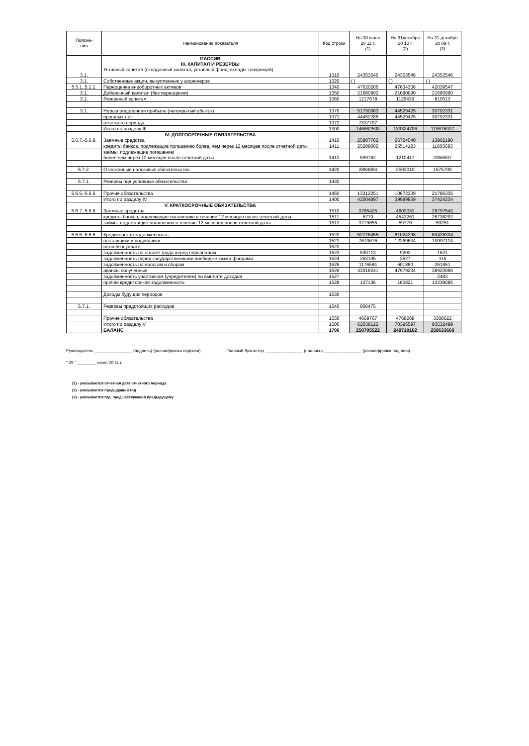| Поясне- ния | Наименование показателя | Код строки | На 30 июня 20 11 г. (1) | На 31декабря 20 10 г. (2) | На 31 декабря 20 09 г. (3) |
| --- | --- | --- | --- | --- | --- |
| 3.1. | ПАССИВ III. КАПИТАЛ И РЕЗЕРВЫ Уставный капитал (складочный капитал, уставный фонд, вклады товарищей) | 1310 | 24353546 | 24353546 | 24353546 |
| 3.1. | Собственные акции, выкупленные у акционеров | 1320 | ( ) | ( ) | ( ) |
| 5.3.1.,5.1.1. | Переоценка внеоборотных активов | 1340 | 47620206 | 47634306 | 42039547 |
| 3.1. | Добавочный капитал (без переоценки) | 1350 | 21680990 | 21680990 | 21680990 |
| 3.1. | Резервный капитал | 1360 | 1217678 | 1126439 | 810513 |
| 3.1. | Нераспределенная прибыль (непокрытый убыток) | 1370 | 51790083 | 44529425 | 30792331 |
| | прошлых лет | 1371 | 44452286 | 44529425 | 30792331 |
| | отчетного периода | 1372 | 7337797 | | |
| | Итого по разделу III | 1300 | 146662503 | 139324706 | 119676927 |
| 5.6.7.-5.6.8. | IV. ДОЛГОСРОЧНЫЕ ОБЯЗАТЕЛЬСТВА Заемные средства | 1410 | 25807762 | 26724540 | 13962190 |
| | кредиты банков, подлежащие погашению более, чем через 12 месяцев после отчетной даты | 1411 | 25208000 | 25514123 | 11605683 |
| | займы, подлежащие погашению более чем через 12 месяцев после отчетной даты | 1412 | 599762 | 1210417 | 2356507 |
| 5.7.2. | Отложенные налоговые обязательства | 1420 | 2884884 | 2593010 | 1675709 |
| 5.7.1. | Резервы под условные обязательства | 1430 | | | |
| 5.6.5.-5.6.6. | Прочие обязательства | 1450 | 13312251 | 10672309 | 21786335 |
| | Итого по разделу IV | 1400 | 42004897 | 39989859 | 37424234 |
| 5.6.7.-5.6.8. | V. КРАТКОСРОЧНЫЕ ОБЯЗАТЕЛЬСТВА Заемные средства | 1510 | 3785425 | 4603031 | 26797543 |
| | кредиты банков, подлежащие погашению в течение 12 месяцев после отчетной даты | 1511 | 5770 | 4543261 | 26738292 |
| | займы, подлежащие погашению в течение 12 месяцев после отчетной даты | 1512 | 3779655 | 59770 | 59251 |
| 5.6.5.-5.6.6. | Кредиторская задолженность | 1520 | 52776455 | 61024298 | 63426334 |
| | поставщики и подрядчики | 1521 | 7670676 | 12269634 | 10997114 |
| | векселя к уплате | 1522 | | | |
| | задолженность по оплате труда перед персоналом | 1523 | 530713 | 9202 | 1621 |
| | задолженность перед государственными внебюджетными фондами | 1524 | 253105 | 3527 | 115 |
| | задолженность по налогам и сборам | 1525 | 1176584 | 601880 | 261951 |
| | авансы полученные | 1526 | 43018241 | 47979234 | 38923965 |
| | задолженность участникам (учредителям) по выплате доходов | 1527 | | | 2483 |
| | прочая кредиторская задолженность | 1528 | 127136 | 160821 | 13239085 |
| | Доходы будущих периодов | 1530 | | | |
| 5.7.1. | Резервы предстоящих расходов | 1540 | 806475 | | |
| | Прочие обязательства | 1550 | 4669767 | 4768268 | 3308622 |
| | Итого по разделу V | 1500 | 62038122 | 70395597 | 93532499 |
| | БАЛАНС | 1700 | 250705522 | 249710162 | 250633660 |
Руководитель ________________ (подпись) (расшифровка подписи) Главный бухгалтер ________________ (подпись) ________________ (расшифровка подписи)
" 25 " ________ июля 20 11 г.
(1) - указывается отчетная дата отчетного периода
(2) - указывается предыдущий год
(3) - указывается год, предшествующий предыдущему